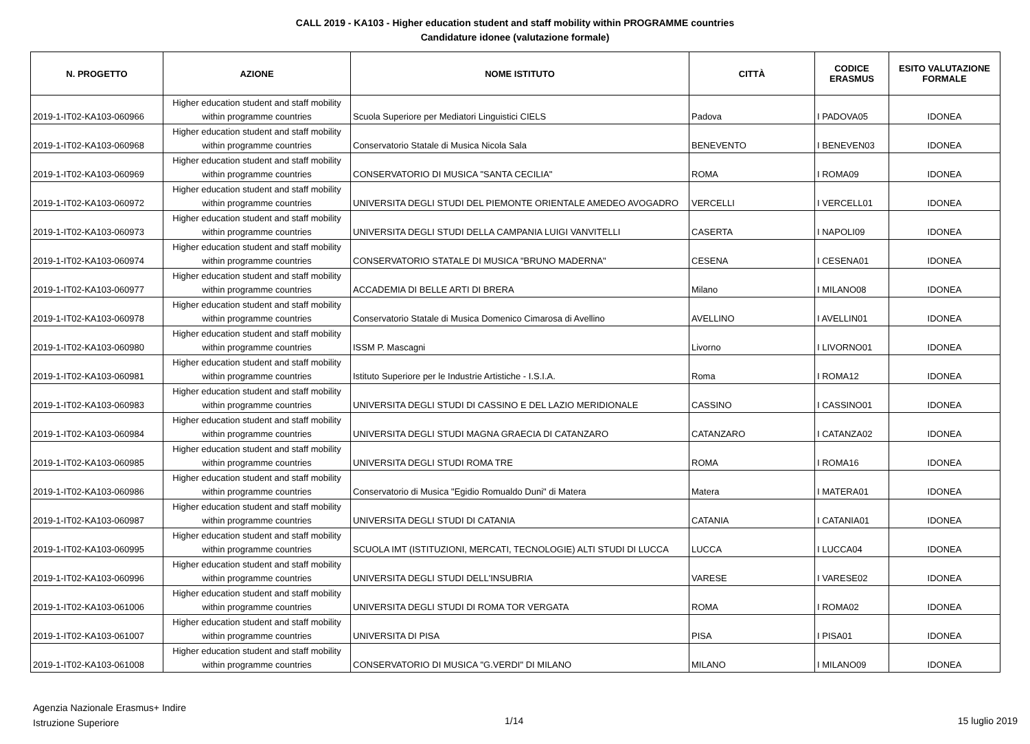CALL 2019 - KA103 - Higher education student and staff mobility within PROGRAMME countries
Candidature idonee (valutazione formale)
| N. PROGETTO | AZIONE | NOME ISTITUTO | CITTÀ | CODICE ERASMUS | ESITO VALUTAZIONE FORMALE |
| --- | --- | --- | --- | --- | --- |
| 2019-1-IT02-KA103-060966 | Higher education student and staff mobility within programme countries | Scuola Superiore per Mediatori Linguistici CIELS | Padova | I PADOVA05 | IDONEA |
| 2019-1-IT02-KA103-060968 | Higher education student and staff mobility within programme countries | Conservatorio Statale di Musica Nicola Sala | BENEVENTO | I BENEVEN03 | IDONEA |
| 2019-1-IT02-KA103-060969 | Higher education student and staff mobility within programme countries | CONSERVATORIO DI MUSICA "SANTA CECILIA" | ROMA | I ROMA09 | IDONEA |
| 2019-1-IT02-KA103-060972 | Higher education student and staff mobility within programme countries | UNIVERSITA DEGLI STUDI DEL PIEMONTE ORIENTALE AMEDEO AVOGADRO | VERCELLI | I VERCELL01 | IDONEA |
| 2019-1-IT02-KA103-060973 | Higher education student and staff mobility within programme countries | UNIVERSITA DEGLI STUDI DELLA CAMPANIA LUIGI VANVITELLI | CASERTA | I NAPOLI09 | IDONEA |
| 2019-1-IT02-KA103-060974 | Higher education student and staff mobility within programme countries | CONSERVATORIO STATALE DI MUSICA "BRUNO MADERNA" | CESENA | I CESENA01 | IDONEA |
| 2019-1-IT02-KA103-060977 | Higher education student and staff mobility within programme countries | ACCADEMIA DI BELLE ARTI DI BRERA | Milano | I MILANO08 | IDONEA |
| 2019-1-IT02-KA103-060978 | Higher education student and staff mobility within programme countries | Conservatorio Statale di Musica Domenico Cimarosa di Avellino | AVELLINO | I AVELLIN01 | IDONEA |
| 2019-1-IT02-KA103-060980 | Higher education student and staff mobility within programme countries | ISSM P. Mascagni | Livorno | I LIVORNO01 | IDONEA |
| 2019-1-IT02-KA103-060981 | Higher education student and staff mobility within programme countries | Istituto Superiore per le Industrie Artistiche - I.S.I.A. | Roma | I ROMA12 | IDONEA |
| 2019-1-IT02-KA103-060983 | Higher education student and staff mobility within programme countries | UNIVERSITA DEGLI STUDI DI CASSINO E DEL LAZIO MERIDIONALE | CASSINO | I CASSINO01 | IDONEA |
| 2019-1-IT02-KA103-060984 | Higher education student and staff mobility within programme countries | UNIVERSITA DEGLI STUDI MAGNA GRAECIA DI CATANZARO | CATANZARO | I CATANZA02 | IDONEA |
| 2019-1-IT02-KA103-060985 | Higher education student and staff mobility within programme countries | UNIVERSITA DEGLI STUDI ROMA TRE | ROMA | I ROMA16 | IDONEA |
| 2019-1-IT02-KA103-060986 | Higher education student and staff mobility within programme countries | Conservatorio di Musica "Egidio Romualdo Duni" di Matera | Matera | I MATERA01 | IDONEA |
| 2019-1-IT02-KA103-060987 | Higher education student and staff mobility within programme countries | UNIVERSITA DEGLI STUDI DI CATANIA | CATANIA | I CATANIA01 | IDONEA |
| 2019-1-IT02-KA103-060995 | Higher education student and staff mobility within programme countries | SCUOLA IMT (ISTITUZIONI, MERCATI, TECNOLOGIE) ALTI STUDI DI LUCCA | LUCCA | I LUCCA04 | IDONEA |
| 2019-1-IT02-KA103-060996 | Higher education student and staff mobility within programme countries | UNIVERSITA DEGLI STUDI DELL'INSUBRIA | VARESE | I VARESE02 | IDONEA |
| 2019-1-IT02-KA103-061006 | Higher education student and staff mobility within programme countries | UNIVERSITA DEGLI STUDI DI ROMA TOR VERGATA | ROMA | I ROMA02 | IDONEA |
| 2019-1-IT02-KA103-061007 | Higher education student and staff mobility within programme countries | UNIVERSITA DI PISA | PISA | I PISA01 | IDONEA |
| 2019-1-IT02-KA103-061008 | Higher education student and staff mobility within programme countries | CONSERVATORIO DI MUSICA "G.VERDI" DI MILANO | MILANO | I MILANO09 | IDONEA |
Agenzia Nazionale Erasmus+ Indire
Istruzione Superiore
1/14 15 luglio 2019